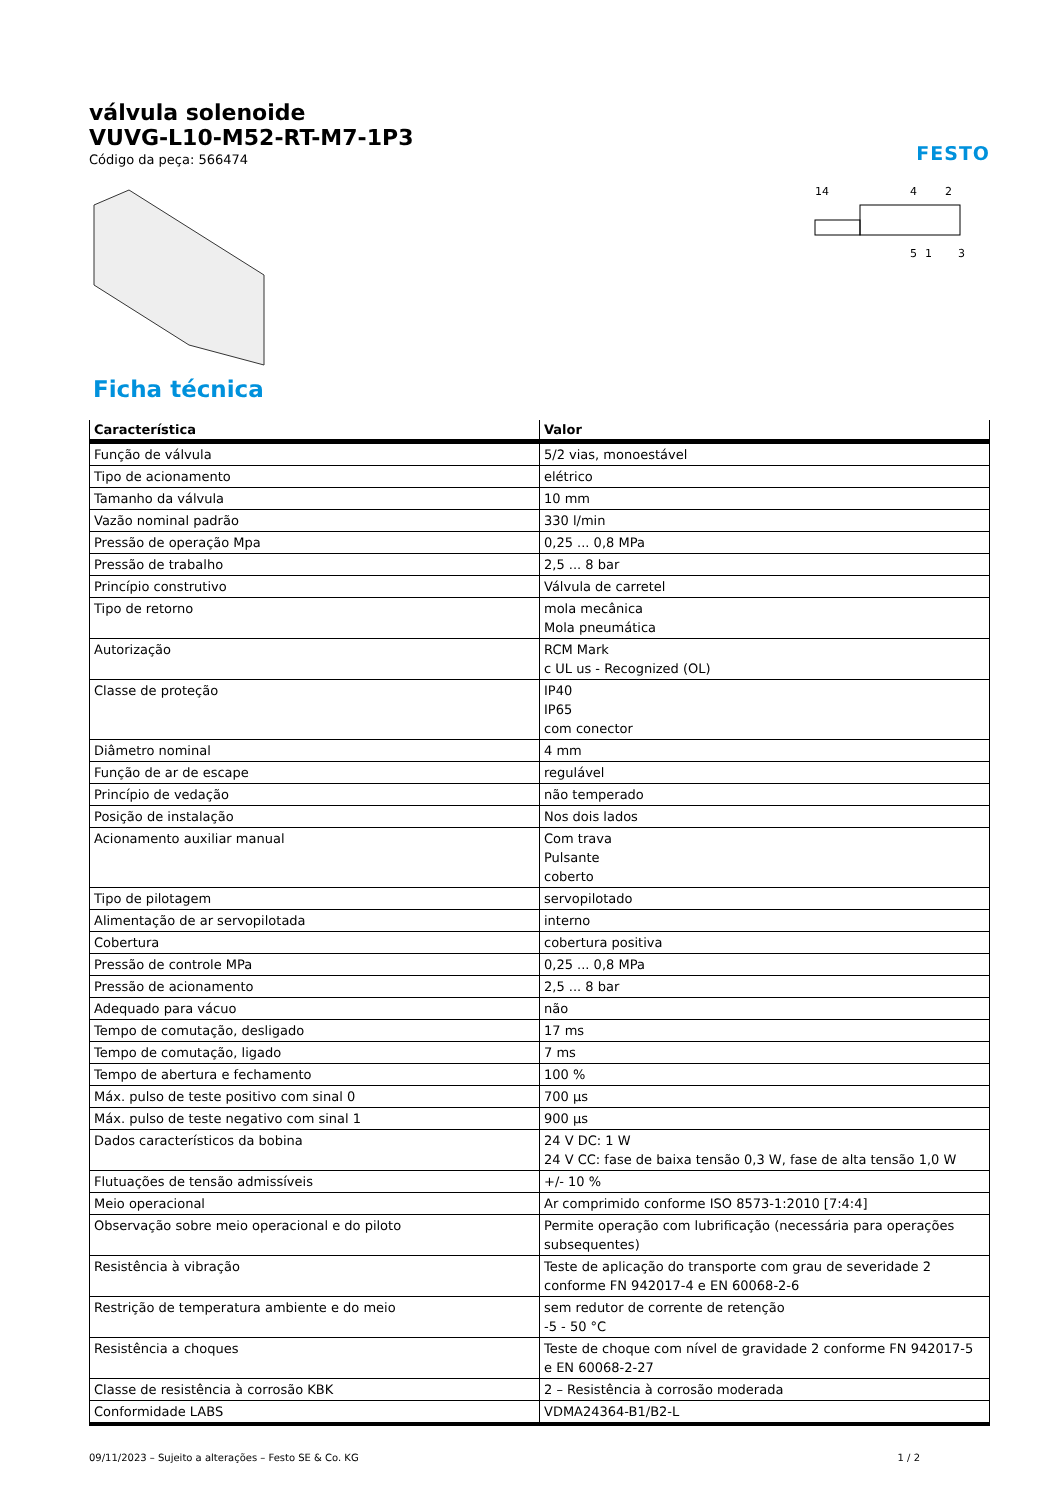válvula solenoide
VUVG-L10-M52-RT-M7-1P3
Código da peça: 566474
FESTO
14
4
2
5
1
3
Ficha técnica
| Característica | Valor |
| --- | --- |
| Função de válvula | 5/2 vias, monoestável |
| Tipo de acionamento | elétrico |
| Tamanho da válvula | 10 mm |
| Vazão nominal padrão | 330 l/min |
| Pressão de operação Mpa | 0,25 ... 0,8 MPa |
| Pressão de trabalho | 2,5 ... 8 bar |
| Princípio construtivo | Válvula de carretel |
| Tipo de retorno | mola mecânica Mola pneumática |
| Autorização | RCM Mark c UL us - Recognized (OL) |
| Classe de proteção | IP40 IP65 com conector |
| Diâmetro nominal | 4 mm |
| Função de ar de escape | regulável |
| Princípio de vedação | não temperado |
| Posição de instalação | Nos dois lados |
| Acionamento auxiliar manual | Com trava Pulsante coberto |
| Tipo de pilotagem | servopilotado |
| Alimentação de ar servopilotada | interno |
| Cobertura | cobertura positiva |
| Pressão de controle MPa | 0,25 ... 0,8 MPa |
| Pressão de acionamento | 2,5 ... 8 bar |
| Adequado para vácuo | não |
| Tempo de comutação, desligado | 17 ms |
| Tempo de comutação, ligado | 7 ms |
| Tempo de abertura e fechamento | 100 % |
| Máx. pulso de teste positivo com sinal 0 | 700 µs |
| Máx. pulso de teste negativo com sinal 1 | 900 µs |
| Dados característicos da bobina | 24 V DC: 1 W 24 V CC: fase de baixa tensão 0,3 W, fase de alta tensão 1,0 W |
| Flutuações de tensão admissíveis | +/- 10 % |
| Meio operacional | Ar comprimido conforme ISO 8573-1:2010 [7:4:4] |
| Observação sobre meio operacional e do piloto | Permite operação com lubrificação (necessária para operações subsequentes) |
| Resistência à vibração | Teste de aplicação do transporte com grau de severidade 2 conforme FN 942017-4 e EN 60068-2-6 |
| Restrição de temperatura ambiente e do meio | sem redutor de corrente de retenção -5 - 50 °C |
| Resistência a choques | Teste de choque com nível de gravidade 2 conforme FN 942017-5 e EN 60068-2-27 |
| Classe de resistência à corrosão KBK | 2 – Resistência à corrosão moderada |
| Conformidade LABS | VDMA24364-B1/B2-L |
09/11/2023 – Sujeito a alterações – Festo SE & Co. KG 1 / 2